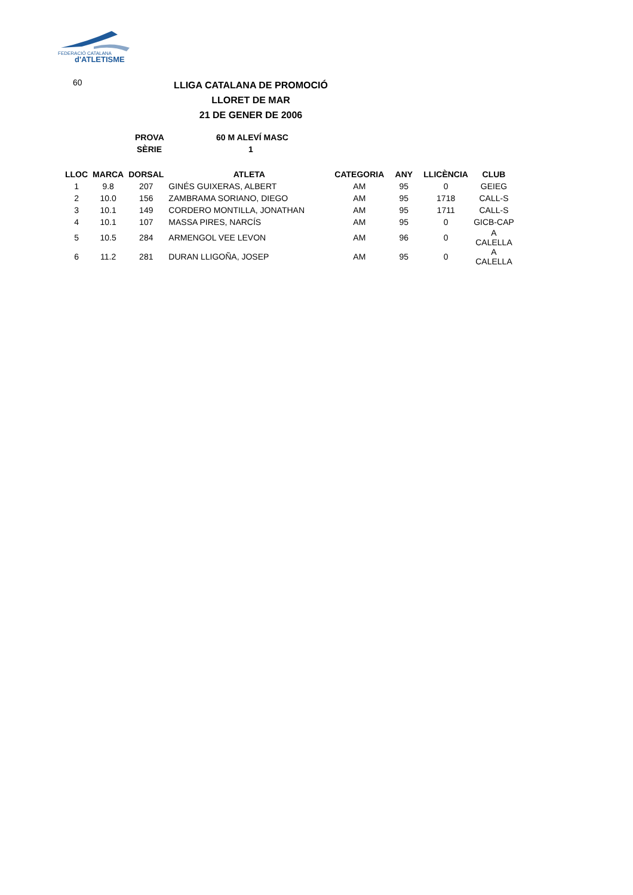FEDERACIÓ CATALANA
d'ATLETISME
60
LLIGA CATALANA DE PROMOCIÓ
LLORET DE MAR
21 DE GENER DE 2006
PROVA 60 M ALEVÍ MASC
SÈRIE 1
| LLOC | MARCA | DORSAL | ATLETA | CATEGORIA | ANY | LLICÈNCIA | CLUB |
| --- | --- | --- | --- | --- | --- | --- | --- |
| 1 | 9.8 | 207 | GINÉS GUIXERAS, ALBERT | AM | 95 | 0 | GEIEG |
| 2 | 10.0 | 156 | ZAMBRAMA SORIANO, DIEGO | AM | 95 | 1718 | CALL-S |
| 3 | 10.1 | 149 | CORDERO MONTILLA, JONATHAN | AM | 95 | 1711 | CALL-S |
| 4 | 10.1 | 107 | MASSA PIRES, NARCÍS | AM | 95 | 0 | GICB-CAP |
| 5 | 10.5 | 284 | ARMENGOL VEE LEVON | AM | 96 | 0 | A CALELLA |
| 6 | 11.2 | 281 | DURAN LLIGOÑA, JOSEP | AM | 95 | 0 | A CALELLA |